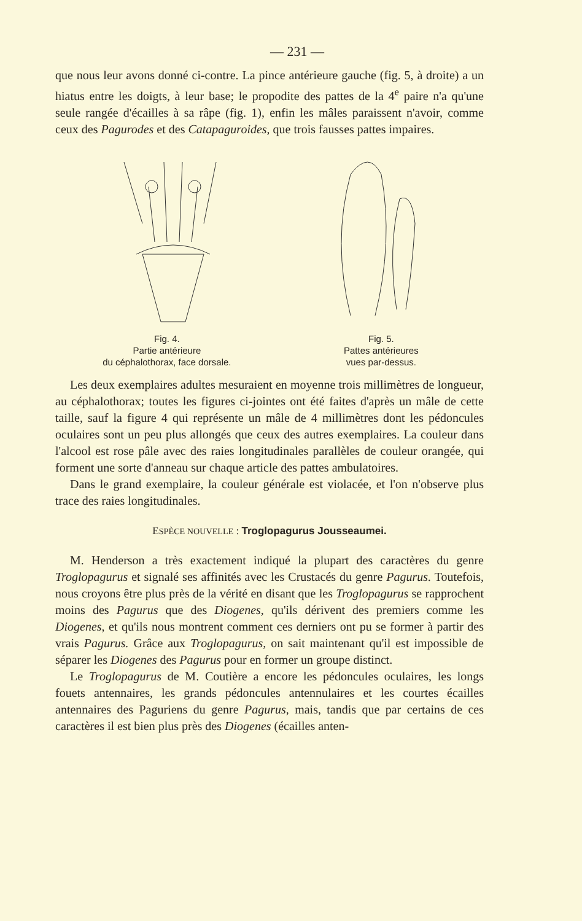— 231 —
que nous leur avons donné ci-contre. La pince antérieure gauche (fig. 5, à droite) a un hiatus entre les doigts, à leur base; le propodite des pattes de la 4<sup>e</sup> paire n'a qu'une seule rangée d'écailles à sa râpe (fig. 1), enfin les mâles paraissent n'avoir, comme ceux des Pagurodes et des Catapaguroides, que trois fausses pattes impaires.
Fig. 4.
Partie antérieure
du céphalothorax, face dorsale.
Fig. 5.
Pattes antérieures
vues par-dessus.
Les deux exemplaires adultes mesuraient en moyenne trois millimètres de longueur, au céphalothorax; toutes les figures ci-jointes ont été faites d'après un mâle de cette taille, sauf la figure 4 qui représente un mâle de 4 millimètres dont les pédoncules oculaires sont un peu plus allongés que ceux des autres exemplaires. La couleur dans l'alcool est rose pâle avec des raies longitudinales parallèles de couleur orangée, qui forment une sorte d'anneau sur chaque article des pattes ambulatoires.
Dans le grand exemplaire, la couleur générale est violacée, et l'on n'observe plus trace des raies longitudinales.
ESPÈCE NOUVELLE : Troglopagurus Jousseaumei.
M. Henderson a très exactement indiqué la plupart des caractères du genre Troglopagurus et signalé ses affinités avec les Crustacés du genre Pagurus. Toutefois, nous croyons être plus près de la vérité en disant que les Troglopagurus se rapprochent moins des Pagurus que des Diogenes, qu'ils dérivent des premiers comme les Diogenes, et qu'ils nous montrent comment ces derniers ont pu se former à partir des vrais Pagurus. Grâce aux Troglopagurus, on sait maintenant qu'il est impossible de séparer les Diogenes des Pagurus pour en former un groupe distinct.
Le Troglopagurus de M. Coutière a encore les pédoncules oculaires, les longs fouets antennaires, les grands pédoncules antennulaires et les courtes écailles antennaires des Paguriens du genre Pagurus, mais, tandis que par certains de ces caractères il est bien plus près des Diogenes (écailles anten-